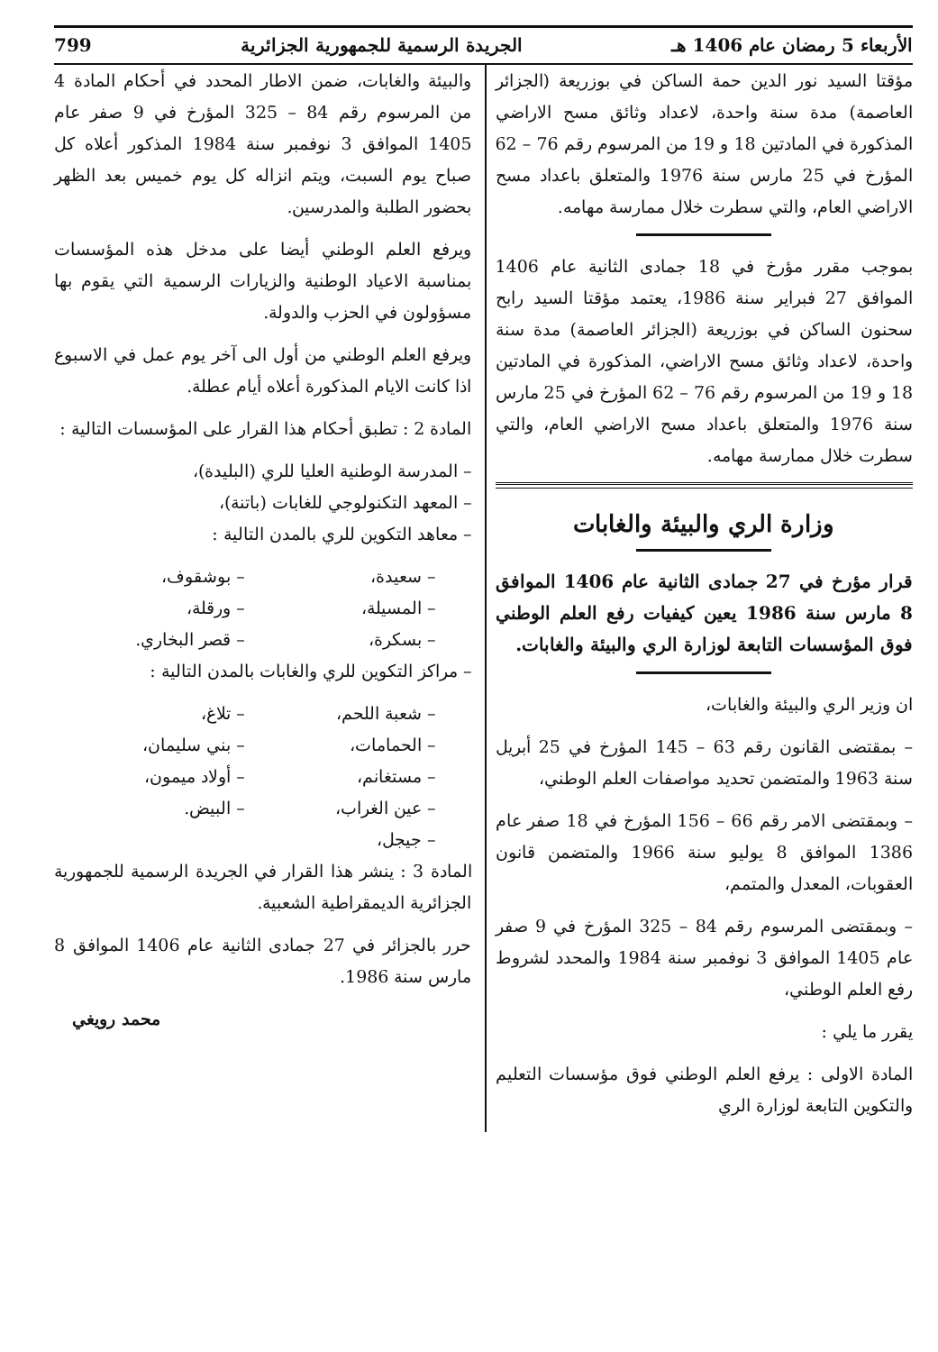الأربعاء 5 رمضان عام 1406 هـ الجريدة الرسمية للجمهورية الجزائرية 799
مؤقتا السيد نور الدين حمة الساكن في بوزريعة (الجزائر العاصمة) مدة سنة واحدة، لاعداد وثائق مسح الاراضي المذكورة في المادتين 18 و 19 من المرسوم رقم 76 – 62 المؤرخ في 25 مارس سنة 1976 والمتعلق باعداد مسح الاراضي العام، والتي سطرت خلال ممارسة مهامه.
بموجب مقرر مؤرخ في 18 جمادى الثانية عام 1406 الموافق 27 فبراير سنة 1986، يعتمد مؤقتا السيد رابح سحنون الساكن في بوزريعة (الجزائر العاصمة) مدة سنة واحدة، لاعداد وثائق مسح الاراضي، المذكورة في المادتين 18 و 19 من المرسوم رقم 76 – 62 المؤرخ في 25 مارس سنة 1976 والمتعلق باعداد مسح الاراضي العام، والتي سطرت خلال ممارسة مهامه.
وزارة الري والبيئة والغابات
قرار مؤرخ في 27 جمادى الثانية عام 1406 الموافق 8 مارس سنة 1986 يعين كيفيات رفع العلم الوطني فوق المؤسسات التابعة لوزارة الري والبيئة والغابات.
ان وزير الري والبيئة والغابات،
– بمقتضى القانون رقم 63 – 145 المؤرخ في 25 أبريل سنة 1963 والمتضمن تحديد مواصفات العلم الوطني،
– وبمقتضى الامر رقم 66 – 156 المؤرخ في 18 صفر عام 1386 الموافق 8 يوليو سنة 1966 والمتضمن قانون العقوبات، المعدل والمتمم،
– وبمقتضى المرسوم رقم 84 – 325 المؤرخ في 9 صفر عام 1405 الموافق 3 نوفمبر سنة 1984 والمحدد لشروط رفع العلم الوطني،
يقرر ما يلي :
المادة الاولى : يرفع العلم الوطني فوق مؤسسات التعليم والتكوين التابعة لوزارة الري
والبيئة والغابات، ضمن الاطار المحدد في أحكام المادة 4 من المرسوم رقم 84 – 325 المؤرخ في 9 صفر عام 1405 الموافق 3 نوفمبر سنة 1984 المذكور أعلاه كل صباح يوم السبت، ويتم انزاله كل يوم خميس بعد الظهر بحضور الطلبة والمدرسين.
ويرفع العلم الوطني أيضا على مدخل هذه المؤسسات بمناسبة الاعياد الوطنية والزيارات الرسمية التي يقوم بها مسؤولون في الحزب والدولة.
ويرفع العلم الوطني من أول الى آخر يوم عمل في الاسبوع اذا كانت الايام المذكورة أعلاه أيام عطلة.
المادة 2 : تطبق أحكام هذا القرار على المؤسسات التالية :
– المدرسة الوطنية العليا للري (البليدة)،
– المعهد التكنولوجي للغابات (باتنة)،
– معاهد التكوين للري بالمدن التالية :
– سعيدة، – بوشقوف، – المسيلة، – ورقلة، – بسكرة، – قصر البخاري.
– مراكز التكوين للري والغابات بالمدن التالية :
– شعبة اللحم، – تلاغ، – الحمامات، – بني سليمان، – مستغانم، – أولاد ميمون، – عين الغراب، – البيض. – جيجل،
المادة 3 : ينشر هذا القرار في الجريدة الرسمية للجمهورية الجزائرية الديمقراطية الشعبية.
حرر بالجزائر في 27 جمادى الثانية عام 1406 الموافق 8 مارس سنة 1986.
محمد رويغي